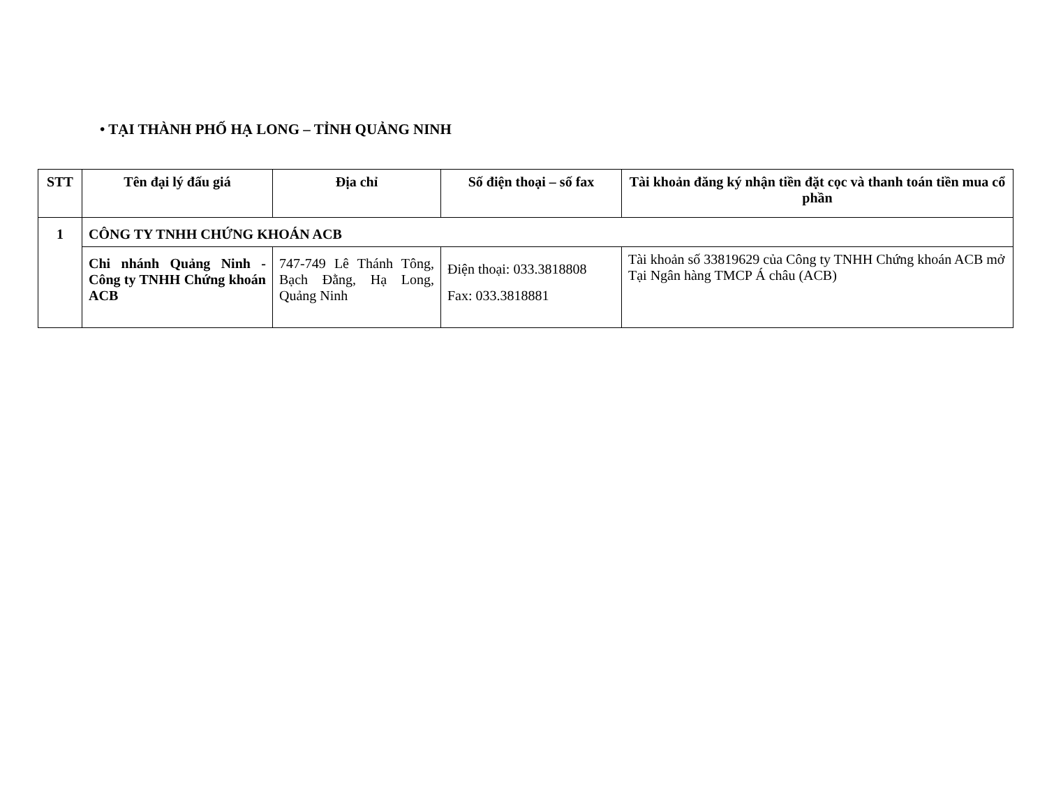• TẠI THÀNH PHỐ HẠ LONG – TỈNH QUẢNG NINH
| STT | Tên đại lý đấu giá | Địa chỉ | Số điện thoại – số fax | Tài khoản đăng ký nhận tiền đặt cọc và thanh toán tiền mua cổ phần |
| --- | --- | --- | --- | --- |
| 1 | CÔNG TY TNHH CHỨNG KHOÁN ACB | | | |
| | Chi nhánh Quảng Ninh - Công ty TNHH Chứng khoán ACB | 747-749 Lê Thánh Tông, Bạch Đằng, Hạ Long, Quảng Ninh | Điện thoại: 033.3818808 Fax: 033.3818881 | Tài khoản số 33819629 của Công ty TNHH Chứng khoán ACB mở Tại Ngân hàng TMCP Á châu (ACB) |